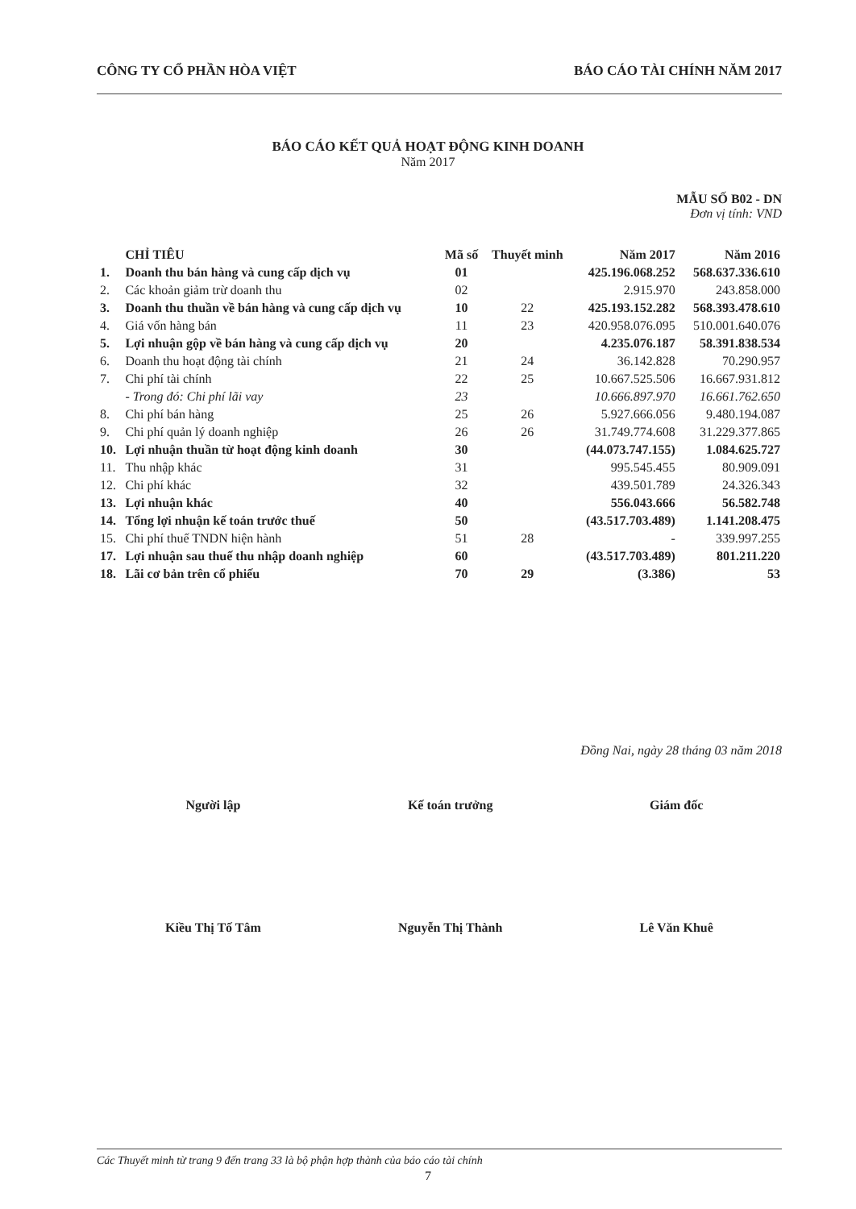CÔNG TY CỔ PHẦN HÒA VIỆT BÁO CÁO TÀI CHÍNH NĂM 2017
BÁO CÁO KẾT QUẢ HOẠT ĐỘNG KINH DOANH
Năm 2017
MẪU SỐ B02 - DN
Đơn vị tính: VND
| | CHỈ TIÊU | Mã số | Thuyết minh | Năm 2017 | Năm 2016 |
| --- | --- | --- | --- | --- | --- |
| 1. | Doanh thu bán hàng và cung cấp dịch vụ | 01 | | 425.196.068.252 | 568.637.336.610 |
| 2. | Các khoản giảm trừ doanh thu | 02 | | 2.915.970 | 243.858.000 |
| 3. | Doanh thu thuần về bán hàng và cung cấp dịch vụ | 10 | 22 | 425.193.152.282 | 568.393.478.610 |
| 4. | Giá vốn hàng bán | 11 | 23 | 420.958.076.095 | 510.001.640.076 |
| 5. | Lợi nhuận gộp về bán hàng và cung cấp dịch vụ | 20 | | 4.235.076.187 | 58.391.838.534 |
| 6. | Doanh thu hoạt động tài chính | 21 | 24 | 36.142.828 | 70.290.957 |
| 7. | Chi phí tài chính | 22 | 25 | 10.667.525.506 | 16.667.931.812 |
| | - Trong đó: Chi phí lãi vay | 23 | | 10.666.897.970 | 16.661.762.650 |
| 8. | Chi phí bán hàng | 25 | 26 | 5.927.666.056 | 9.480.194.087 |
| 9. | Chi phí quản lý doanh nghiệp | 26 | 26 | 31.749.774.608 | 31.229.377.865 |
| 10. | Lợi nhuận thuần từ hoạt động kinh doanh | 30 | | (44.073.747.155) | 1.084.625.727 |
| 11. | Thu nhập khác | 31 | | 995.545.455 | 80.909.091 |
| 12. | Chi phí khác | 32 | | 439.501.789 | 24.326.343 |
| 13. | Lợi nhuận khác | 40 | | 556.043.666 | 56.582.748 |
| 14. | Tổng lợi nhuận kế toán trước thuế | 50 | | (43.517.703.489) | 1.141.208.475 |
| 15. | Chi phí thuế TNDN hiện hành | 51 | 28 | - | 339.997.255 |
| 17. | Lợi nhuận sau thuế thu nhập doanh nghiệp | 60 | | (43.517.703.489) | 801.211.220 |
| 18. | Lãi cơ bản trên cổ phiếu | 70 | 29 | (3.386) | 53 |
Đồng Nai, ngày 28 tháng 03 năm 2018
Người lập
Kiều Thị Tố Tâm
Kế toán trưởng
Nguyễn Thị Thành
Giám đốc
Lê Văn Khuê
Các Thuyết minh từ trang 9 đến trang 33 là bộ phận hợp thành của báo cáo tài chính
7